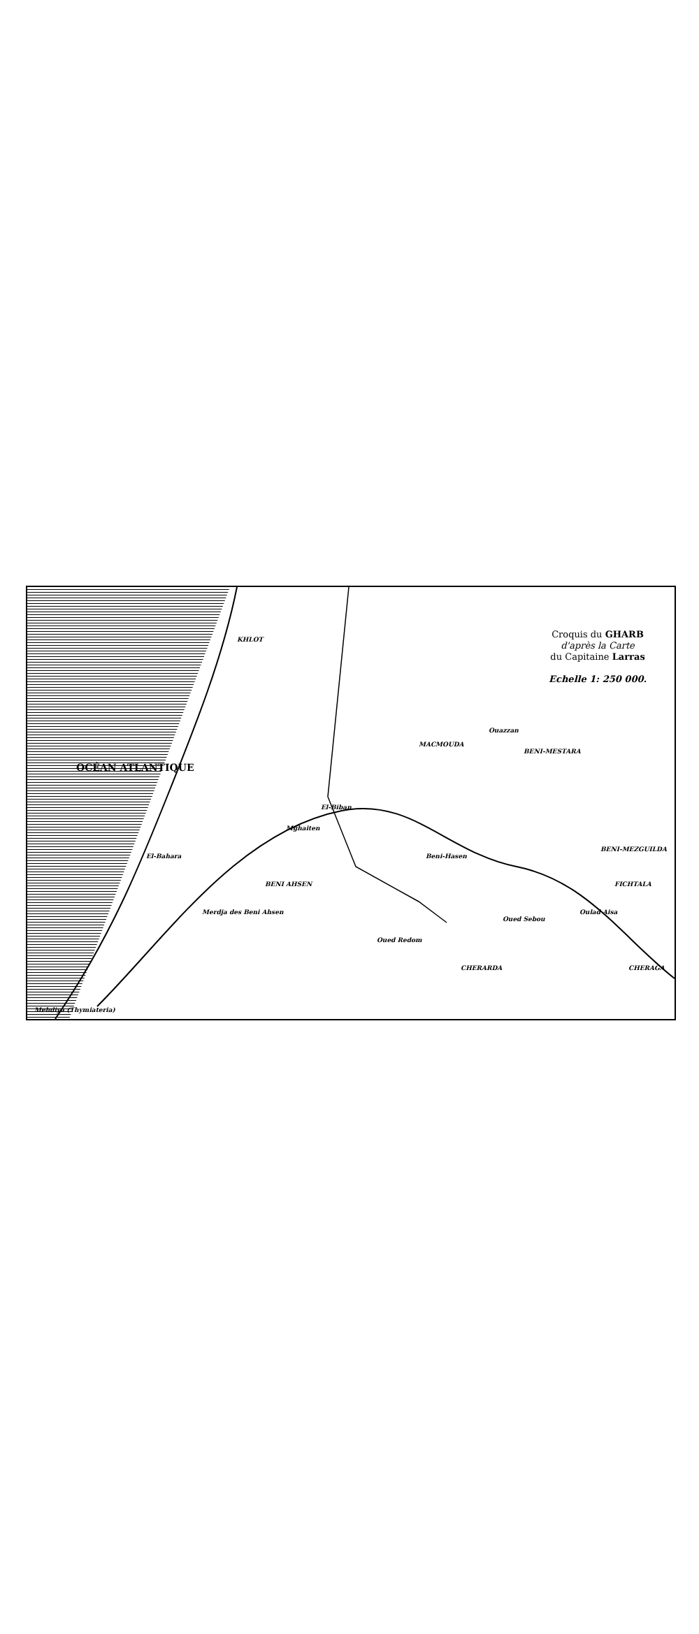Croquis du GHARB
d'après la Carte
du Capitaine Larras
Echelle 1: 250 000.
OCÉAN ATLANTIQUE
KHLOT
Ouazzan
BENI-MESTARA
MACMOUDA
El-Biban
Mghaiten
BENI AHSEN
Merdja des Beni Ahsen
CHERARDA
Oulad Aisa
FICHTALA
BENI-MEZGUILDA
CHERAGA
El-Bahara
Mehdiya (Thymiateria)
Beni-Hasen
Oued Redom
Oued Sebou